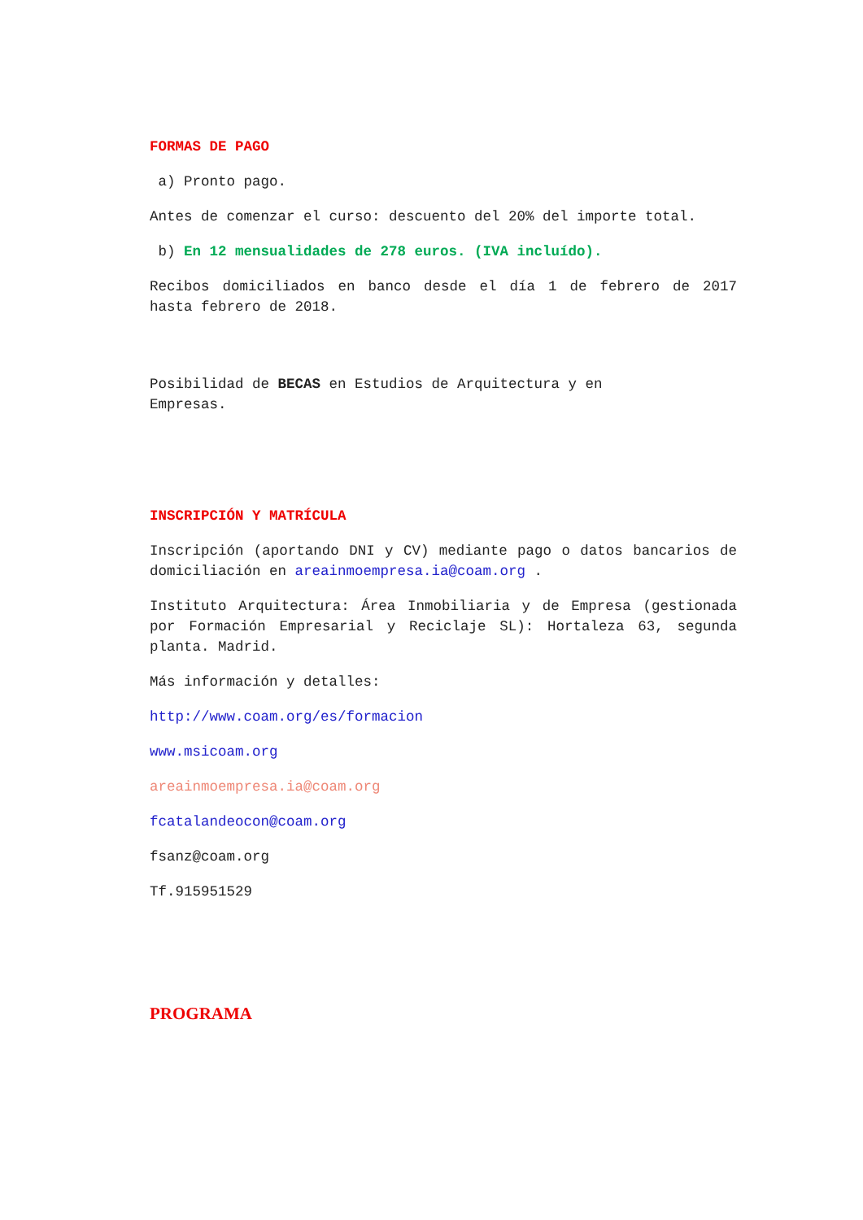FORMAS DE PAGO
a) Pronto pago.
Antes de comenzar el curso: descuento del 20% del importe total.
b) En 12 mensualidades de 278 euros. (IVA incluído).
Recibos domiciliados en banco desde el día 1 de febrero de 2017 hasta febrero de 2018.
Posibilidad de BECAS en Estudios de Arquitectura y en
Empresas.
INSCRIPCIÓN Y MATRÍCULA
Inscripción (aportando DNI y CV) mediante pago o datos bancarios de domiciliación en areainmoempresa.ia@coam.org .
Instituto Arquitectura: Área Inmobiliaria y de Empresa (gestionada por Formación Empresarial y Reciclaje SL): Hortaleza 63, segunda planta. Madrid.
Más información y detalles:
http://www.coam.org/es/formacion
www.msicoam.org
areainmoempresa.ia@coam.org
fcatalandeocon@coam.org
fsanz@coam.org
Tf.915951529
PROGRAMA